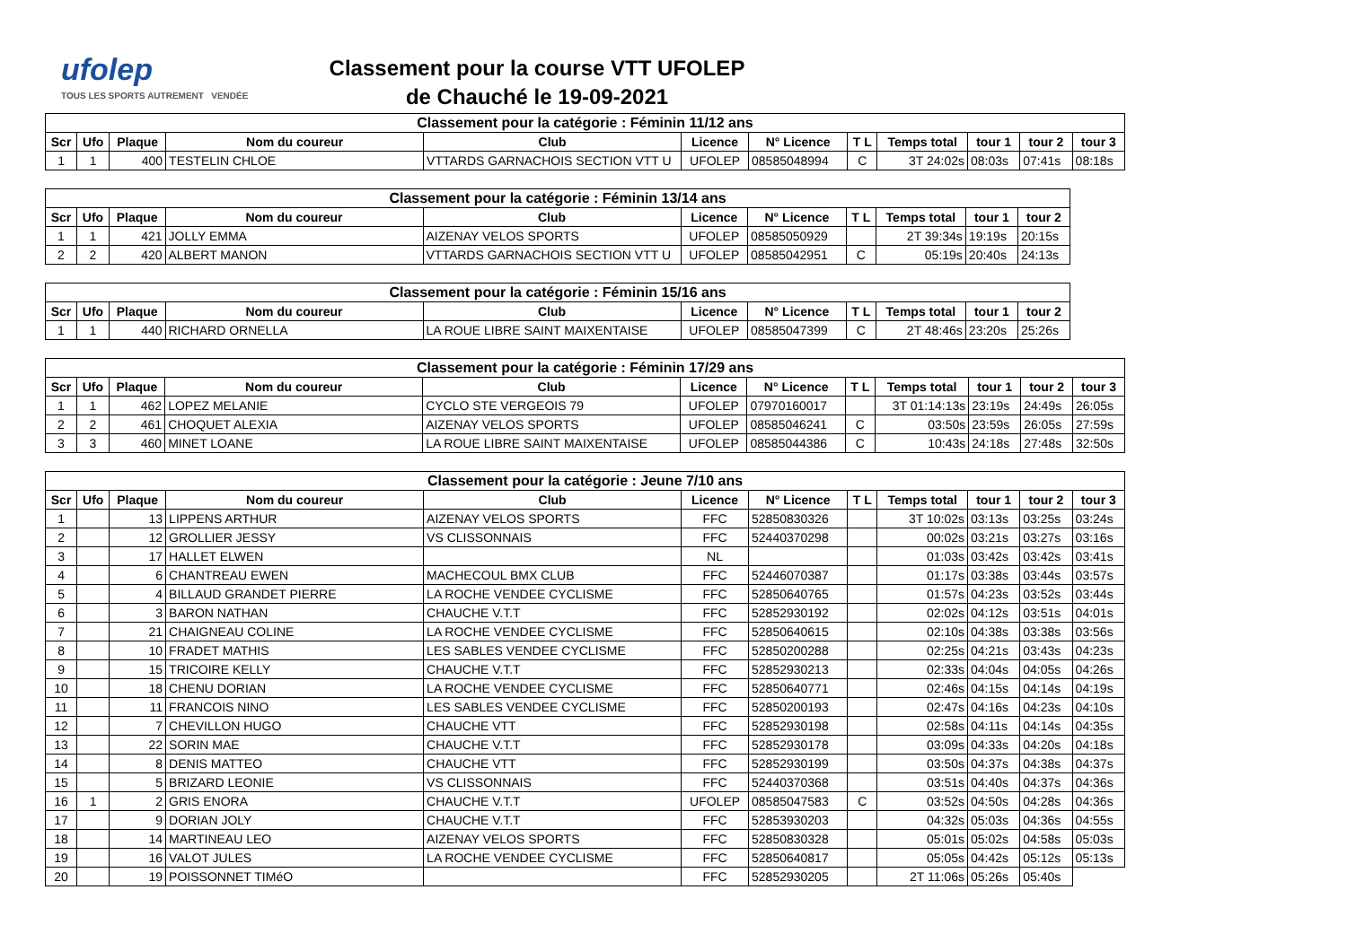ufolep
TOUS LES SPORTS AUTREMENT VENDÉE
Classement pour la course VTT UFOLEP
de Chauché le 19-09-2021
| Classement pour la catégorie : Féminin 11/12 ans | | | | | | | | | | | |
| --- | --- | --- | --- | --- | --- | --- | --- | --- | --- | --- | --- |
| Scr | Ufo | Plaque | Nom du coureur | Club | Licence | N° Licence | T L | Temps total | tour 1 | tour 2 | tour 3 |
| 1 | 1 | 400 | TESTELIN CHLOE | VTTARDS GARNACHOIS SECTION VTT U | UFOLEP | 08585048994 | C | 3T 24:02s | 08:03s | 07:41s | 08:18s |
| Classement pour la catégorie : Féminin 13/14 ans | | | | | | | | | | |
| --- | --- | --- | --- | --- | --- | --- | --- | --- | --- | --- |
| Scr | Ufo | Plaque | Nom du coureur | Club | Licence | N° Licence | T L | Temps total | tour 1 | tour 2 |
| 1 | 1 | 421 | JOLLY EMMA | AIZENAY VELOS SPORTS | UFOLEP | 08585050929 | | 2T 39:34s | 19:19s | 20:15s |
| 2 | 2 | 420 | ALBERT MANON | VTTARDS GARNACHOIS SECTION VTT U | UFOLEP | 08585042951 | C | 05:19s | 20:40s | 24:13s |
| Classement pour la catégorie : Féminin 15/16 ans | | | | | | | | | | |
| --- | --- | --- | --- | --- | --- | --- | --- | --- | --- | --- |
| Scr | Ufo | Plaque | Nom du coureur | Club | Licence | N° Licence | T L | Temps total | tour 1 | tour 2 |
| 1 | 1 | 440 | RICHARD ORNELLA | LA ROUE LIBRE SAINT MAIXENTAISE | UFOLEP | 08585047399 | C | 2T 48:46s | 23:20s | 25:26s |
| Classement pour la catégorie : Féminin 17/29 ans | | | | | | | | | | | |
| --- | --- | --- | --- | --- | --- | --- | --- | --- | --- | --- | --- |
| Scr | Ufo | Plaque | Nom du coureur | Club | Licence | N° Licence | T L | Temps total | tour 1 | tour 2 | tour 3 |
| 1 | 1 | 462 | LOPEZ MELANIE | CYCLO STE VERGEOIS 79 | UFOLEP | 07970160017 | | 3T 01:14:13s | 23:19s | 24:49s | 26:05s |
| 2 | 2 | 461 | CHOQUET ALEXIA | AIZENAY VELOS SPORTS | UFOLEP | 08585046241 | C | 03:50s | 23:59s | 26:05s | 27:59s |
| 3 | 3 | 460 | MINET LOANE | LA ROUE LIBRE SAINT MAIXENTAISE | UFOLEP | 08585044386 | C | 10:43s | 24:18s | 27:48s | 32:50s |
| Classement pour la catégorie : Jeune 7/10 ans | | | | | | | | | | | |
| --- | --- | --- | --- | --- | --- | --- | --- | --- | --- | --- | --- |
| Scr | Ufo | Plaque | Nom du coureur | Club | Licence | N° Licence | T L | Temps total | tour 1 | tour 2 | tour 3 |
| 1 | | 13 | LIPPENS ARTHUR | AIZENAY VELOS SPORTS | FFC | 52850830326 | | 3T 10:02s | 03:13s | 03:25s | 03:24s |
| 2 | | 12 | GROLLIER JESSY | VS CLISSONNAIS | FFC | 52440370298 | | 00:02s | 03:21s | 03:27s | 03:16s |
| 3 | | 17 | HALLET ELWEN | | NL | | | 01:03s | 03:42s | 03:42s | 03:41s |
| 4 | | 6 | CHANTREAU EWEN | MACHECOUL BMX CLUB | FFC | 52446070387 | | 01:17s | 03:38s | 03:44s | 03:57s |
| 5 | | 4 | BILLAUD GRANDET PIERRE | LA ROCHE VENDEE CYCLISME | FFC | 52850640765 | | 01:57s | 04:23s | 03:52s | 03:44s |
| 6 | | 3 | BARON NATHAN | CHAUCHE V.T.T | FFC | 52852930192 | | 02:02s | 04:12s | 03:51s | 04:01s |
| 7 | | 21 | CHAIGNEAU COLINE | LA ROCHE VENDEE CYCLISME | FFC | 52850640615 | | 02:10s | 04:38s | 03:38s | 03:56s |
| 8 | | 10 | FRADET MATHIS | LES SABLES VENDEE CYCLISME | FFC | 52850200288 | | 02:25s | 04:21s | 03:43s | 04:23s |
| 9 | | 15 | TRICOIRE KELLY | CHAUCHE V.T.T | FFC | 52852930213 | | 02:33s | 04:04s | 04:05s | 04:26s |
| 10 | | 18 | CHENU DORIAN | LA ROCHE VENDEE CYCLISME | FFC | 52850640771 | | 02:46s | 04:15s | 04:14s | 04:19s |
| 11 | | 11 | FRANCOIS NINO | LES SABLES VENDEE CYCLISME | FFC | 52850200193 | | 02:47s | 04:16s | 04:23s | 04:10s |
| 12 | | 7 | CHEVILLON HUGO | CHAUCHE VTT | FFC | 52852930198 | | 02:58s | 04:11s | 04:14s | 04:35s |
| 13 | | 22 | SORIN MAE | CHAUCHE V.T.T | FFC | 52852930178 | | 03:09s | 04:33s | 04:20s | 04:18s |
| 14 | | 8 | DENIS MATTEO | CHAUCHE VTT | FFC | 52852930199 | | 03:50s | 04:37s | 04:38s | 04:37s |
| 15 | | 5 | BRIZARD LEONIE | VS CLISSONNAIS | FFC | 52440370368 | | 03:51s | 04:40s | 04:37s | 04:36s |
| 16 | 1 | 2 | GRIS ENORA | CHAUCHE V.T.T | UFOLEP | 08585047583 | C | 03:52s | 04:50s | 04:28s | 04:36s |
| 17 | | 9 | DORIAN JOLY | CHAUCHE V.T.T | FFC | 52853930203 | | 04:32s | 05:03s | 04:36s | 04:55s |
| 18 | | 14 | MARTINEAU LEO | AIZENAY VELOS SPORTS | FFC | 52850830328 | | 05:01s | 05:02s | 04:58s | 05:03s |
| 19 | | 16 | VALOT JULES | LA ROCHE VENDEE CYCLISME | FFC | 52850640817 | | 05:05s | 04:42s | 05:12s | 05:13s |
| 20 | | 19 | POISSONNET TIMéO | | FFC | 52852930205 | | 2T 11:06s | 05:26s | 05:40s | |